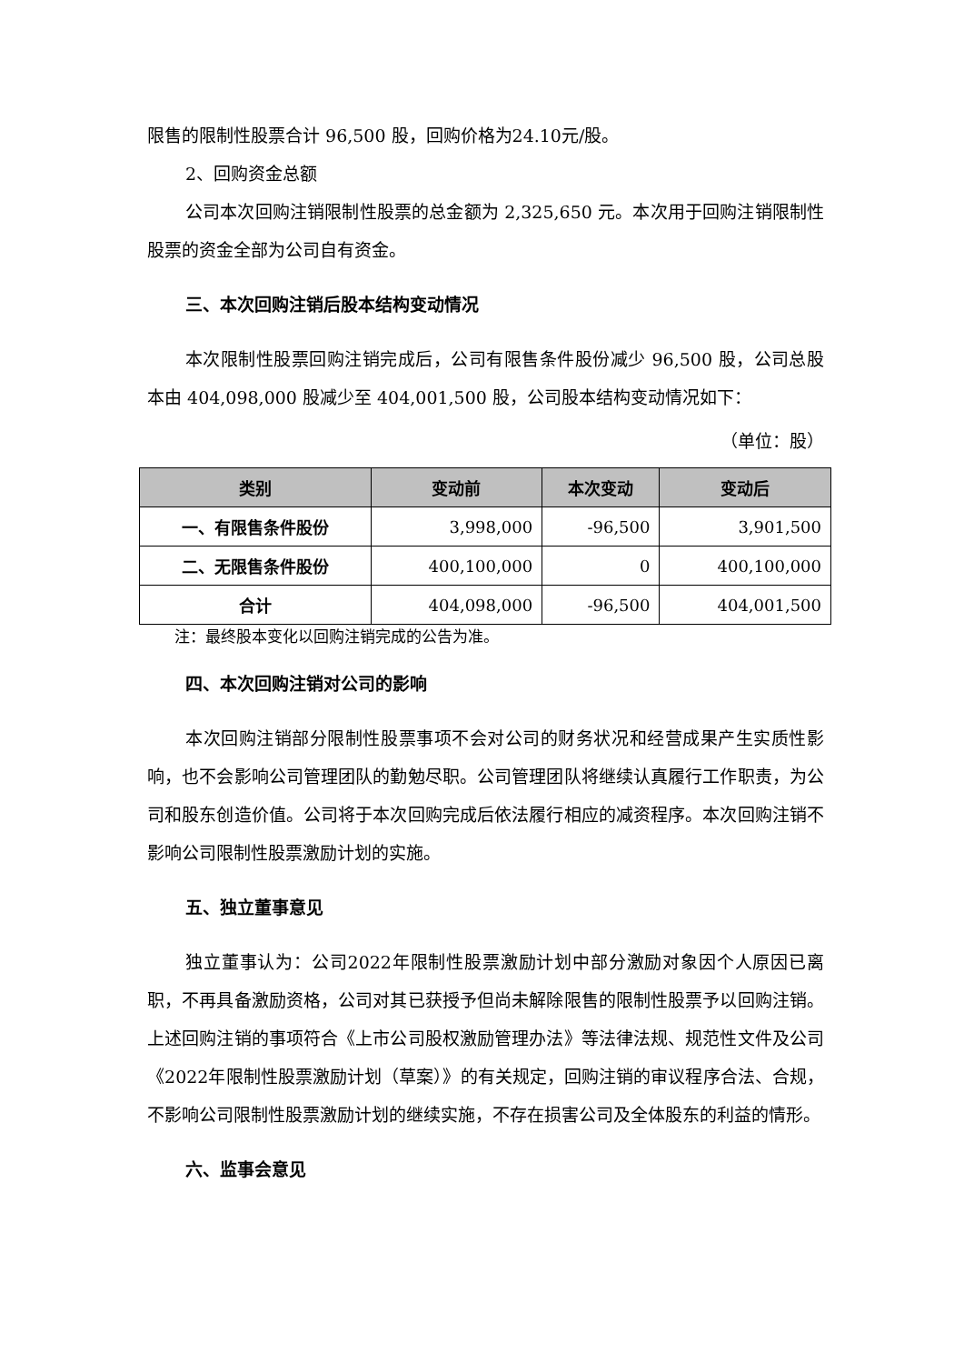限售的限制性股票合计 96,500 股，回购价格为24.10元/股。
2、回购资金总额
公司本次回购注销限制性股票的总金额为 2,325,650 元。本次用于回购注销限制性股票的资金全部为公司自有资金。
三、本次回购注销后股本结构变动情况
本次限制性股票回购注销完成后，公司有限售条件股份减少 96,500 股，公司总股本由 404,098,000 股减少至 404,001,500 股，公司股本结构变动情况如下：
（单位：股）
| 类别 | 变动前 | 本次变动 | 变动后 |
| --- | --- | --- | --- |
| 一、有限售条件股份 | 3,998,000 | -96,500 | 3,901,500 |
| 二、无限售条件股份 | 400,100,000 | 0 | 400,100,000 |
| 合计 | 404,098,000 | -96,500 | 404,001,500 |
注：最终股本变化以回购注销完成的公告为准。
四、本次回购注销对公司的影响
本次回购注销部分限制性股票事项不会对公司的财务状况和经营成果产生实质性影响，也不会影响公司管理团队的勤勉尽职。公司管理团队将继续认真履行工作职责，为公司和股东创造价值。公司将于本次回购完成后依法履行相应的减资程序。本次回购注销不影响公司限制性股票激励计划的实施。
五、独立董事意见
独立董事认为：公司2022年限制性股票激励计划中部分激励对象因个人原因已离职，不再具备激励资格，公司对其已获授予但尚未解除限售的限制性股票予以回购注销。上述回购注销的事项符合《上市公司股权激励管理办法》等法律法规、规范性文件及公司《2022年限制性股票激励计划（草案）》的有关规定，回购注销的审议程序合法、合规，不影响公司限制性股票激励计划的继续实施，不存在损害公司及全体股东的利益的情形。
六、监事会意见